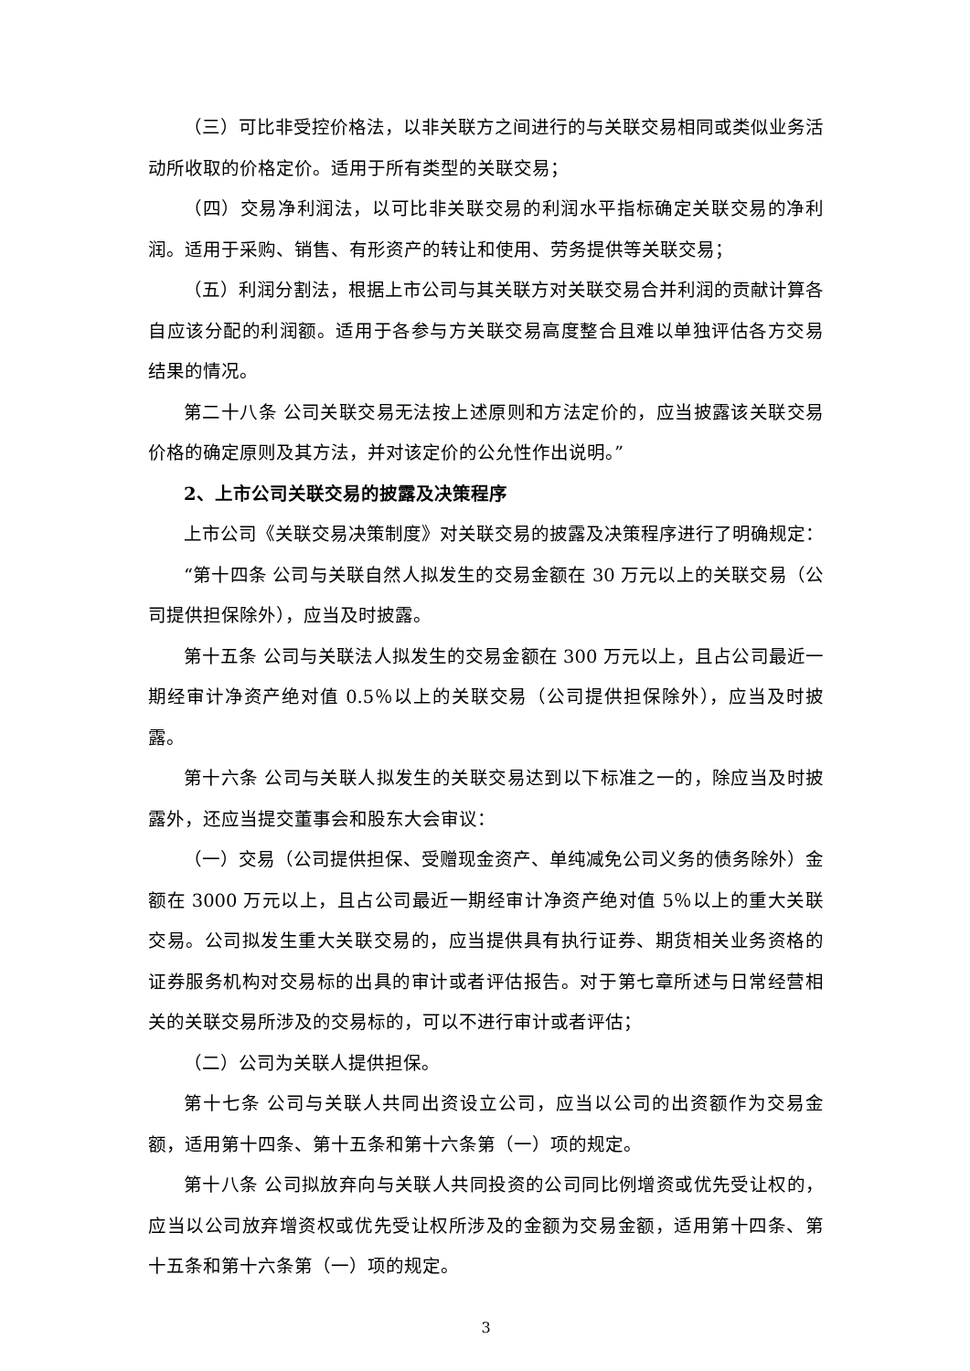（三）可比非受控价格法，以非关联方之间进行的与关联交易相同或类似业务活动所收取的价格定价。适用于所有类型的关联交易；
（四）交易净利润法，以可比非关联交易的利润水平指标确定关联交易的净利润。适用于采购、销售、有形资产的转让和使用、劳务提供等关联交易；
（五）利润分割法，根据上市公司与其关联方对关联交易合并利润的贡献计算各自应该分配的利润额。适用于各参与方关联交易高度整合且难以单独评估各方交易结果的情况。
第二十八条 公司关联交易无法按上述原则和方法定价的，应当披露该关联交易价格的确定原则及其方法，并对该定价的公允性作出说明。”
2、上市公司关联交易的披露及决策程序
上市公司《关联交易决策制度》对关联交易的披露及决策程序进行了明确规定：
“第十四条 公司与关联自然人拟发生的交易金额在 30 万元以上的关联交易（公司提供担保除外），应当及时披露。
第十五条 公司与关联法人拟发生的交易金额在 300 万元以上，且占公司最近一期经审计净资产绝对值 0.5％以上的关联交易（公司提供担保除外），应当及时披露。
第十六条 公司与关联人拟发生的关联交易达到以下标准之一的，除应当及时披露外，还应当提交董事会和股东大会审议：
（一）交易（公司提供担保、受赠现金资产、单纯减免公司义务的债务除外）金额在 3000 万元以上，且占公司最近一期经审计净资产绝对值 5％以上的重大关联交易。公司拟发生重大关联交易的，应当提供具有执行证券、期货相关业务资格的证券服务机构对交易标的出具的审计或者评估报告。对于第七章所述与日常经营相关的关联交易所涉及的交易标的，可以不进行审计或者评估；
（二）公司为关联人提供担保。
第十七条 公司与关联人共同出资设立公司，应当以公司的出资额作为交易金额，适用第十四条、第十五条和第十六条第（一）项的规定。
第十八条 公司拟放弃向与关联人共同投资的公司同比例增资或优先受让权的，应当以公司放弃增资权或优先受让权所涉及的金额为交易金额，适用第十四条、第十五条和第十六条第（一）项的规定。
3